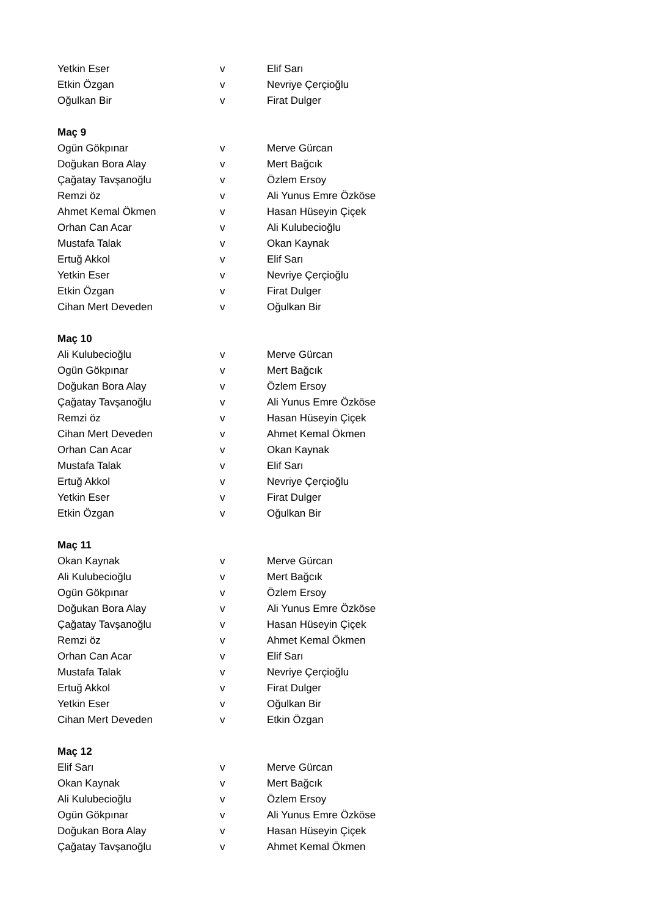| Yetkin Eser | v | Elif Sarı |
| Etkin Özgan | v | Nevriye Çerçioğlu |
| Oğulkan Bir | v | Firat Dulger |
| Maç 9 | | |
| Ogün Gökpınar | v | Merve Gürcan |
| Doğukan Bora Alay | v | Mert Bağcık |
| Çağatay Tavşanoğlu | v | Özlem Ersoy |
| Remzi öz | v | Ali Yunus Emre Özköse |
| Ahmet Kemal Ökmen | v | Hasan Hüseyin Çiçek |
| Orhan Can Acar | v | Ali Kulubecioğlu |
| Mustafa Talak | v | Okan Kaynak |
| Ertuğ Akkol | v | Elif Sarı |
| Yetkin Eser | v | Nevriye Çerçioğlu |
| Etkin Özgan | v | Firat Dulger |
| Cihan Mert Deveden | v | Oğulkan Bir |
| Maç 10 | | |
| Ali Kulubecioğlu | v | Merve Gürcan |
| Ogün Gökpınar | v | Mert Bağcık |
| Doğukan Bora Alay | v | Özlem Ersoy |
| Çağatay Tavşanoğlu | v | Ali Yunus Emre Özköse |
| Remzi öz | v | Hasan Hüseyin Çiçek |
| Cihan Mert Deveden | v | Ahmet Kemal Ökmen |
| Orhan Can Acar | v | Okan Kaynak |
| Mustafa Talak | v | Elif Sarı |
| Ertuğ Akkol | v | Nevriye Çerçioğlu |
| Yetkin Eser | v | Firat Dulger |
| Etkin Özgan | v | Oğulkan Bir |
| Maç 11 | | |
| Okan Kaynak | v | Merve Gürcan |
| Ali Kulubecioğlu | v | Mert Bağcık |
| Ogün Gökpınar | v | Özlem Ersoy |
| Doğukan Bora Alay | v | Ali Yunus Emre Özköse |
| Çağatay Tavşanoğlu | v | Hasan Hüseyin Çiçek |
| Remzi öz | v | Ahmet Kemal Ökmen |
| Orhan Can Acar | v | Elif Sarı |
| Mustafa Talak | v | Nevriye Çerçioğlu |
| Ertuğ Akkol | v | Firat Dulger |
| Yetkin Eser | v | Oğulkan Bir |
| Cihan Mert Deveden | v | Etkin Özgan |
| Maç 12 | | |
| Elif Sarı | v | Merve Gürcan |
| Okan Kaynak | v | Mert Bağcık |
| Ali Kulubecioğlu | v | Özlem Ersoy |
| Ogün Gökpınar | v | Ali Yunus Emre Özköse |
| Doğukan Bora Alay | v | Hasan Hüseyin Çiçek |
| Çağatay Tavşanoğlu | v | Ahmet Kemal Ökmen |